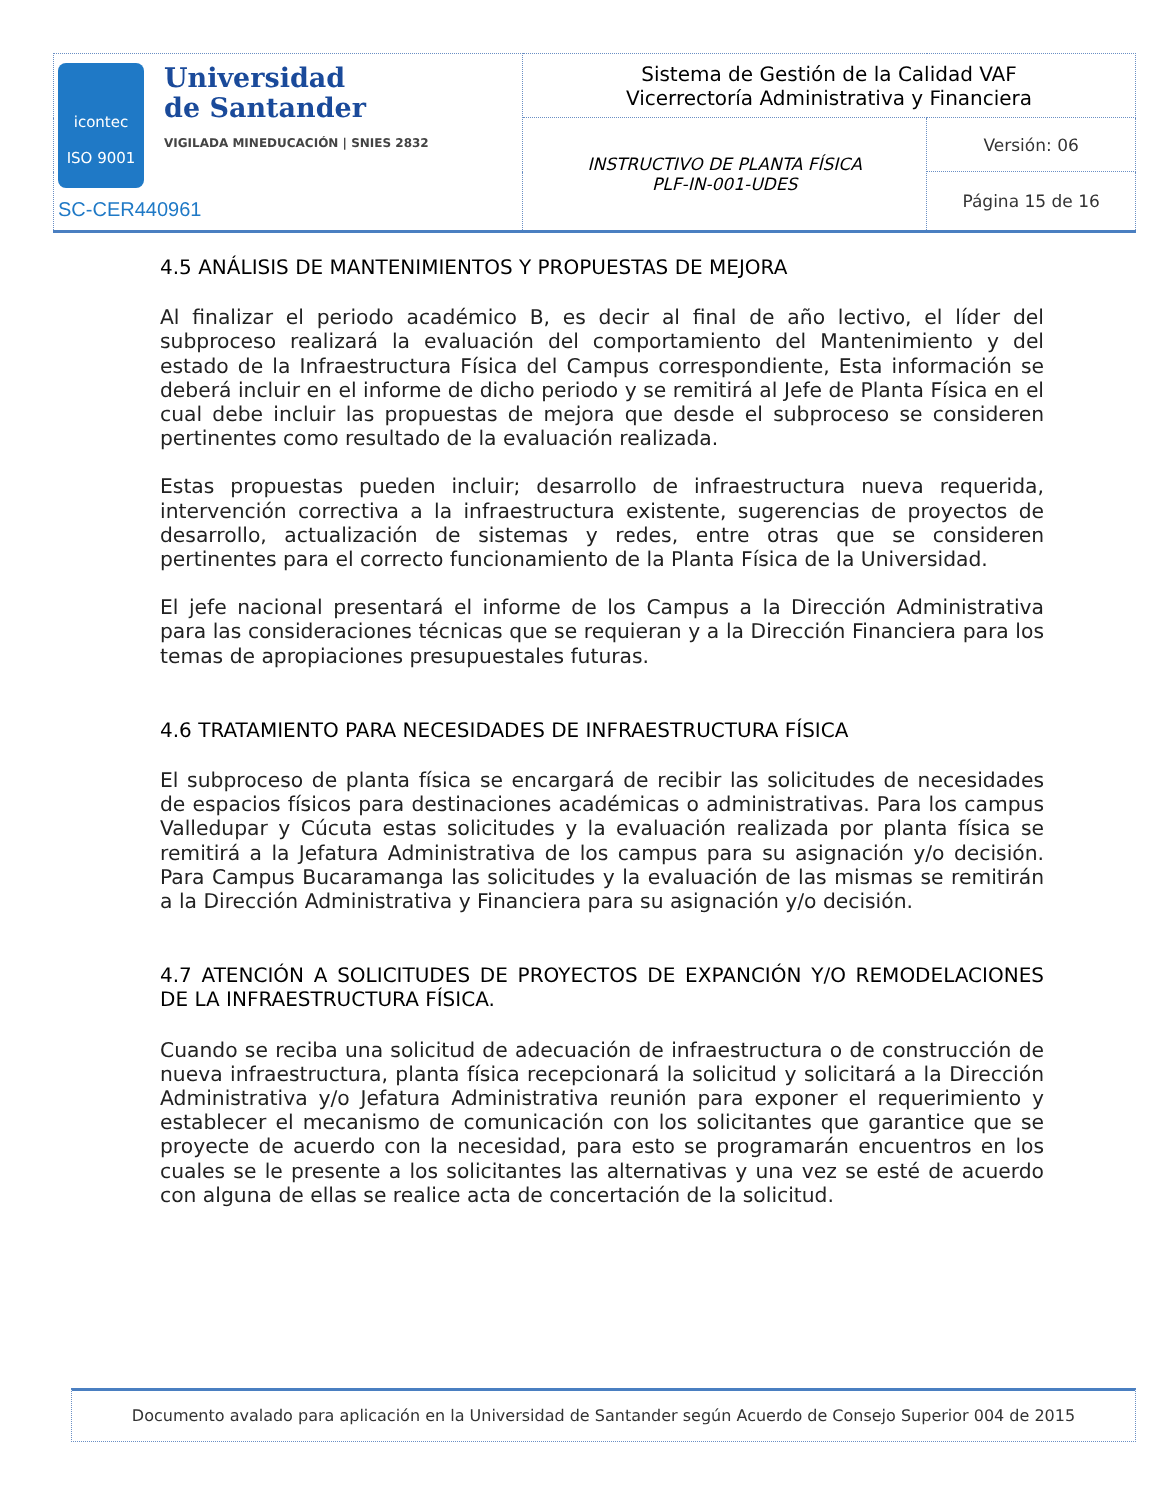| icontec ISO 9001 Universidad de Santander VIGILADA MINEDUCACIÓN / SNIES 2832 SC-CER440961 | Sistema de Gestión de la Calidad VAF Vicerrectoría Administrativa y Financiera | |
| | INSTRUCTIVO DE PLANTA FÍSICA PLF-IN-001-UDES | Versión: 06 |
| | | Página 15 de 16 |
4.5 ANÁLISIS DE MANTENIMIENTOS Y PROPUESTAS DE MEJORA
Al finalizar el periodo académico B, es decir al final de año lectivo, el líder del subproceso realizará la evaluación del comportamiento del Mantenimiento y del estado de la Infraestructura Física del Campus correspondiente, Esta información se deberá incluir en el informe de dicho periodo y se remitirá al Jefe de Planta Física en el cual debe incluir las propuestas de mejora que desde el subproceso se consideren pertinentes como resultado de la evaluación realizada.
Estas propuestas pueden incluir; desarrollo de infraestructura nueva requerida, intervención correctiva a la infraestructura existente, sugerencias de proyectos de desarrollo, actualización de sistemas y redes, entre otras que se consideren pertinentes para el correcto funcionamiento de la Planta Física de la Universidad.
El jefe nacional presentará el informe de los Campus a la Dirección Administrativa para las consideraciones técnicas que se requieran y a la Dirección Financiera para los temas de apropiaciones presupuestales futuras.
4.6 TRATAMIENTO PARA NECESIDADES DE INFRAESTRUCTURA FÍSICA
El subproceso de planta física se encargará de recibir las solicitudes de necesidades de espacios físicos para destinaciones académicas o administrativas. Para los campus Valledupar y Cúcuta estas solicitudes y la evaluación realizada por planta física se remitirá a la Jefatura Administrativa de los campus para su asignación y/o decisión. Para Campus Bucaramanga las solicitudes y la evaluación de las mismas se remitirán a la Dirección Administrativa y Financiera para su asignación y/o decisión.
4.7 ATENCIÓN A SOLICITUDES DE PROYECTOS DE EXPANCIÓN Y/O REMODELACIONES DE LA INFRAESTRUCTURA FÍSICA.
Cuando se reciba una solicitud de adecuación de infraestructura o de construcción de nueva infraestructura, planta física recepcionará la solicitud y solicitará a la Dirección Administrativa y/o Jefatura Administrativa reunión para exponer el requerimiento y establecer el mecanismo de comunicación con los solicitantes que garantice que se proyecte de acuerdo con la necesidad, para esto se programarán encuentros en los cuales se le presente a los solicitantes las alternativas y una vez se esté de acuerdo con alguna de ellas se realice acta de concertación de la solicitud.
Documento avalado para aplicación en la Universidad de Santander según Acuerdo de Consejo Superior 004 de 2015